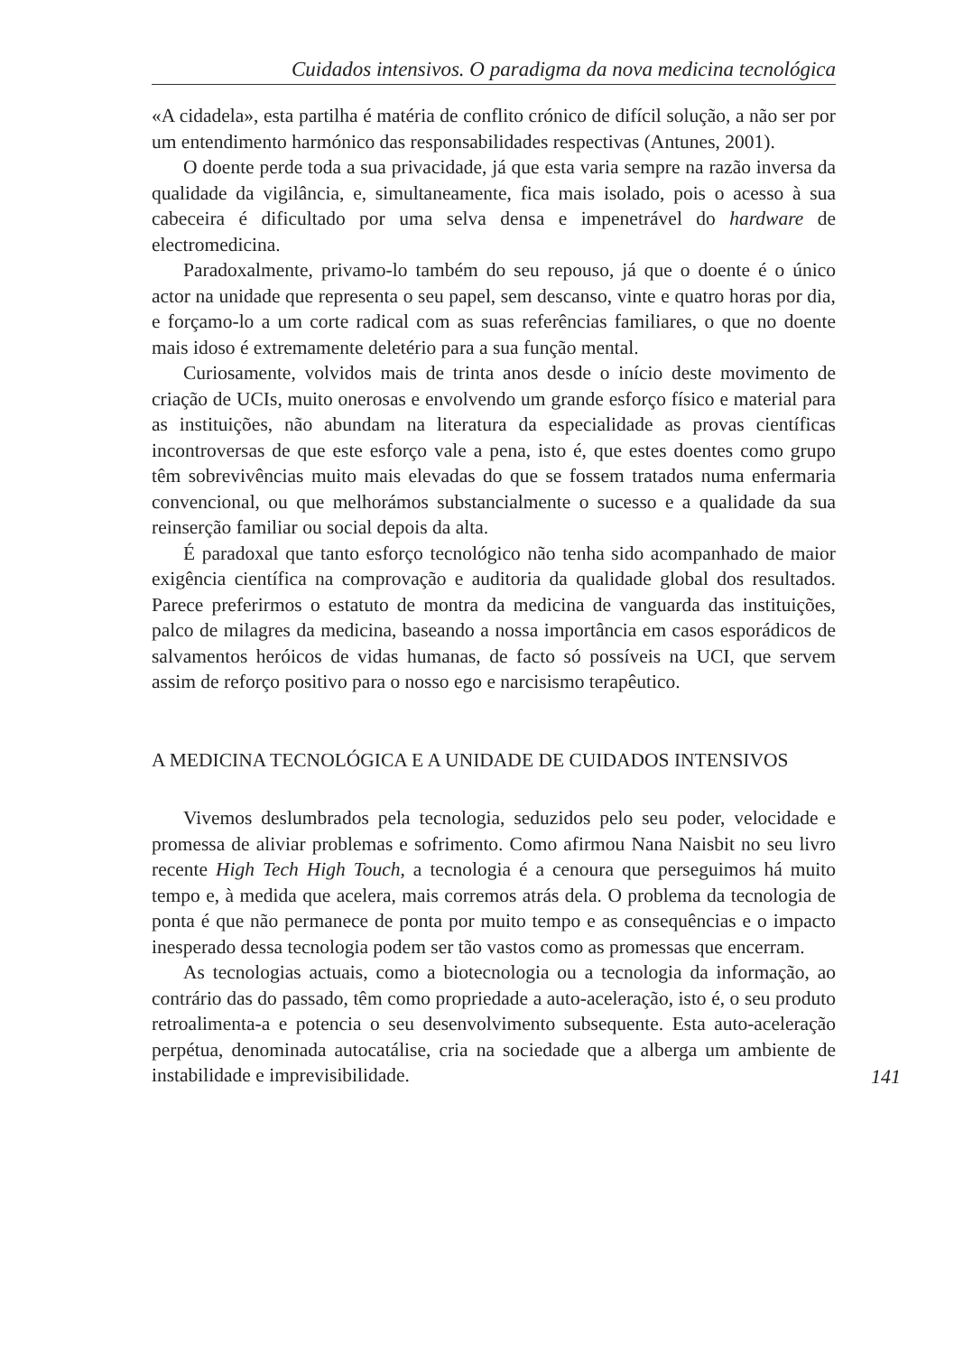Cuidados intensivos. O paradigma da nova medicina tecnológica
«A cidadela», esta partilha é matéria de conflito crónico de difícil solução, a não ser por um entendimento harmónico das responsabilidades respectivas (Antunes, 2001).
O doente perde toda a sua privacidade, já que esta varia sempre na razão inversa da qualidade da vigilância, e, simultaneamente, fica mais isolado, pois o acesso à sua cabeceira é dificultado por uma selva densa e impenetrável do hardware de electromedicina.
Paradoxalmente, privamo-lo também do seu repouso, já que o doente é o único actor na unidade que representa o seu papel, sem descanso, vinte e quatro horas por dia, e forçamo-lo a um corte radical com as suas referências familiares, o que no doente mais idoso é extremamente deletério para a sua função mental.
Curiosamente, volvidos mais de trinta anos desde o início deste movimento de criação de UCIs, muito onerosas e envolvendo um grande esforço físico e material para as instituições, não abundam na literatura da especialidade as provas científicas incontroversas de que este esforço vale a pena, isto é, que estes doentes como grupo têm sobrevivências muito mais elevadas do que se fossem tratados numa enfermaria convencional, ou que melhorámos substancialmente o sucesso e a qualidade da sua reinserção familiar ou social depois da alta.
É paradoxal que tanto esforço tecnológico não tenha sido acompanhado de maior exigência científica na comprovação e auditoria da qualidade global dos resultados. Parece preferirmos o estatuto de montra da medicina de vanguarda das instituições, palco de milagres da medicina, baseando a nossa importância em casos esporádicos de salvamentos heróicos de vidas humanas, de facto só possíveis na UCI, que servem assim de reforço positivo para o nosso ego e narcisismo terapêutico.
A MEDICINA TECNOLÓGICA E A UNIDADE DE CUIDADOS INTENSIVOS
Vivemos deslumbrados pela tecnologia, seduzidos pelo seu poder, velocidade e promessa de aliviar problemas e sofrimento. Como afirmou Nana Naisbit no seu livro recente High Tech High Touch, a tecnologia é a cenoura que perseguimos há muito tempo e, à medida que acelera, mais corremos atrás dela. O problema da tecnologia de ponta é que não permanece de ponta por muito tempo e as consequências e o impacto inesperado dessa tecnologia podem ser tão vastos como as promessas que encerram.
As tecnologias actuais, como a biotecnologia ou a tecnologia da informação, ao contrário das do passado, têm como propriedade a auto-aceleração, isto é, o seu produto retroalimenta-a e potencia o seu desenvolvimento subsequente. Esta auto-aceleração perpétua, denominada autocatálise, cria na sociedade que a alberga um ambiente de instabilidade e imprevisibilidade.
141